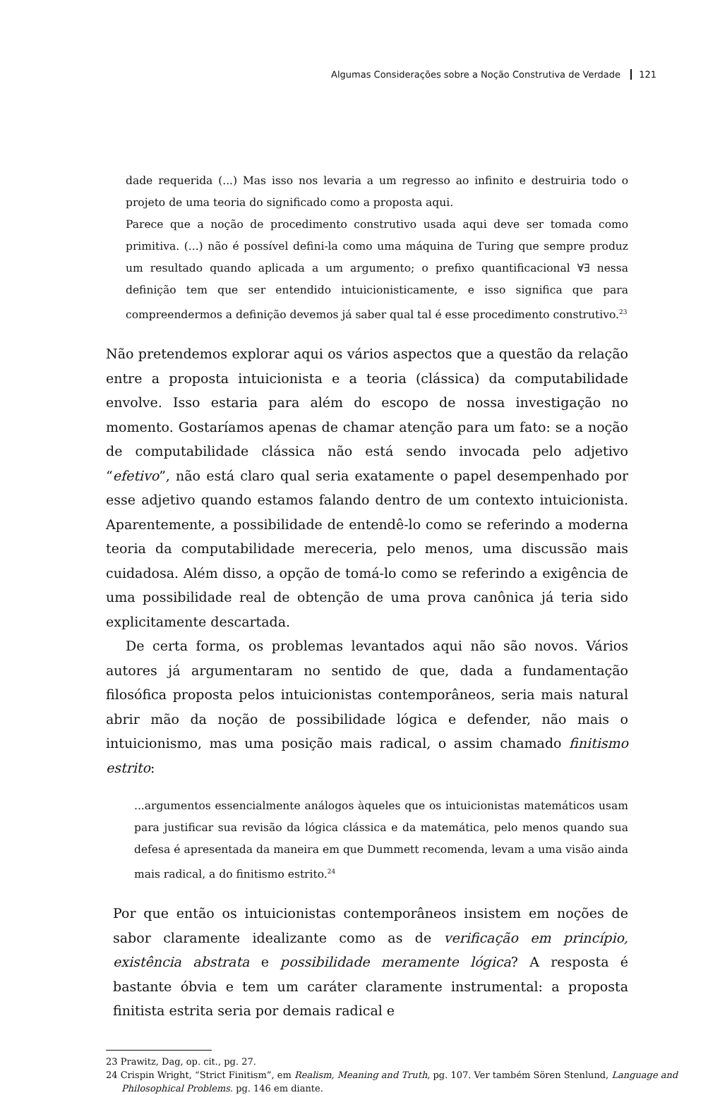Algumas Considerações sobre a Noção Construtiva de Verdade 121
dade requerida (...) Mas isso nos levaria a um regresso ao infinito e destruiria todo o projeto de uma teoria do significado como a proposta aqui.
Parece que a noção de procedimento construtivo usada aqui deve ser tomada como primitiva. (...) não é possível defini-la como uma máquina de Turing que sempre produz um resultado quando aplicada a um argumento; o prefixo quantificacional ∀∃ nessa definição tem que ser entendido intuicionisticamente, e isso significa que para compreendermos a definição devemos já saber qual tal é esse procedimento construtivo.<sup>23</sup>
Não pretendemos explorar aqui os vários aspectos que a questão da relação entre a proposta intuicionista e a teoria (clássica) da computabilidade envolve. Isso estaria para além do escopo de nossa investigação no momento. Gostaríamos apenas de chamar atenção para um fato: se a noção de computabilidade clássica não está sendo invocada pelo adjetivo “efetivo”, não está claro qual seria exatamente o papel desempenhado por esse adjetivo quando estamos falando dentro de um contexto intuicionista. Aparentemente, a possibilidade de entendê-lo como se referindo a moderna teoria da computabilidade mereceria, pelo menos, uma discussão mais cuidadosa. Além disso, a opção de tomá-lo como se referindo a exigência de uma possibilidade real de obtenção de uma prova canônica já teria sido explicitamente descartada.
De certa forma, os problemas levantados aqui não são novos. Vários autores já argumentaram no sentido de que, dada a fundamentação filosófica proposta pelos intuicionistas contemporâneos, seria mais natural abrir mão da noção de possibilidade lógica e defender, não mais o intuicionismo, mas uma posição mais radical, o assim chamado finitismo estrito:
...argumentos essencialmente análogos àqueles que os intuicionistas matemáticos usam para justificar sua revisão da lógica clássica e da matemática, pelo menos quando sua defesa é apresentada da maneira em que Dummett recomenda, levam a uma visão ainda mais radical, a do finitismo estrito.<sup>24</sup>
Por que então os intuicionistas contemporâneos insistem em noções de sabor claramente idealizante como as de verificação em princípio, existência abstrata e possibilidade meramente lógica? A resposta é bastante óbvia e tem um caráter claramente instrumental: a proposta finitista estrita seria por demais radical e
23 Prawitz, Dag, op. cit., pg. 27.
24 Crispin Wright, “Strict Finitism”, em Realism, Meaning and Truth, pg. 107. Ver também Sören Stenlund, Language and Philosophical Problems. pg. 146 em diante.